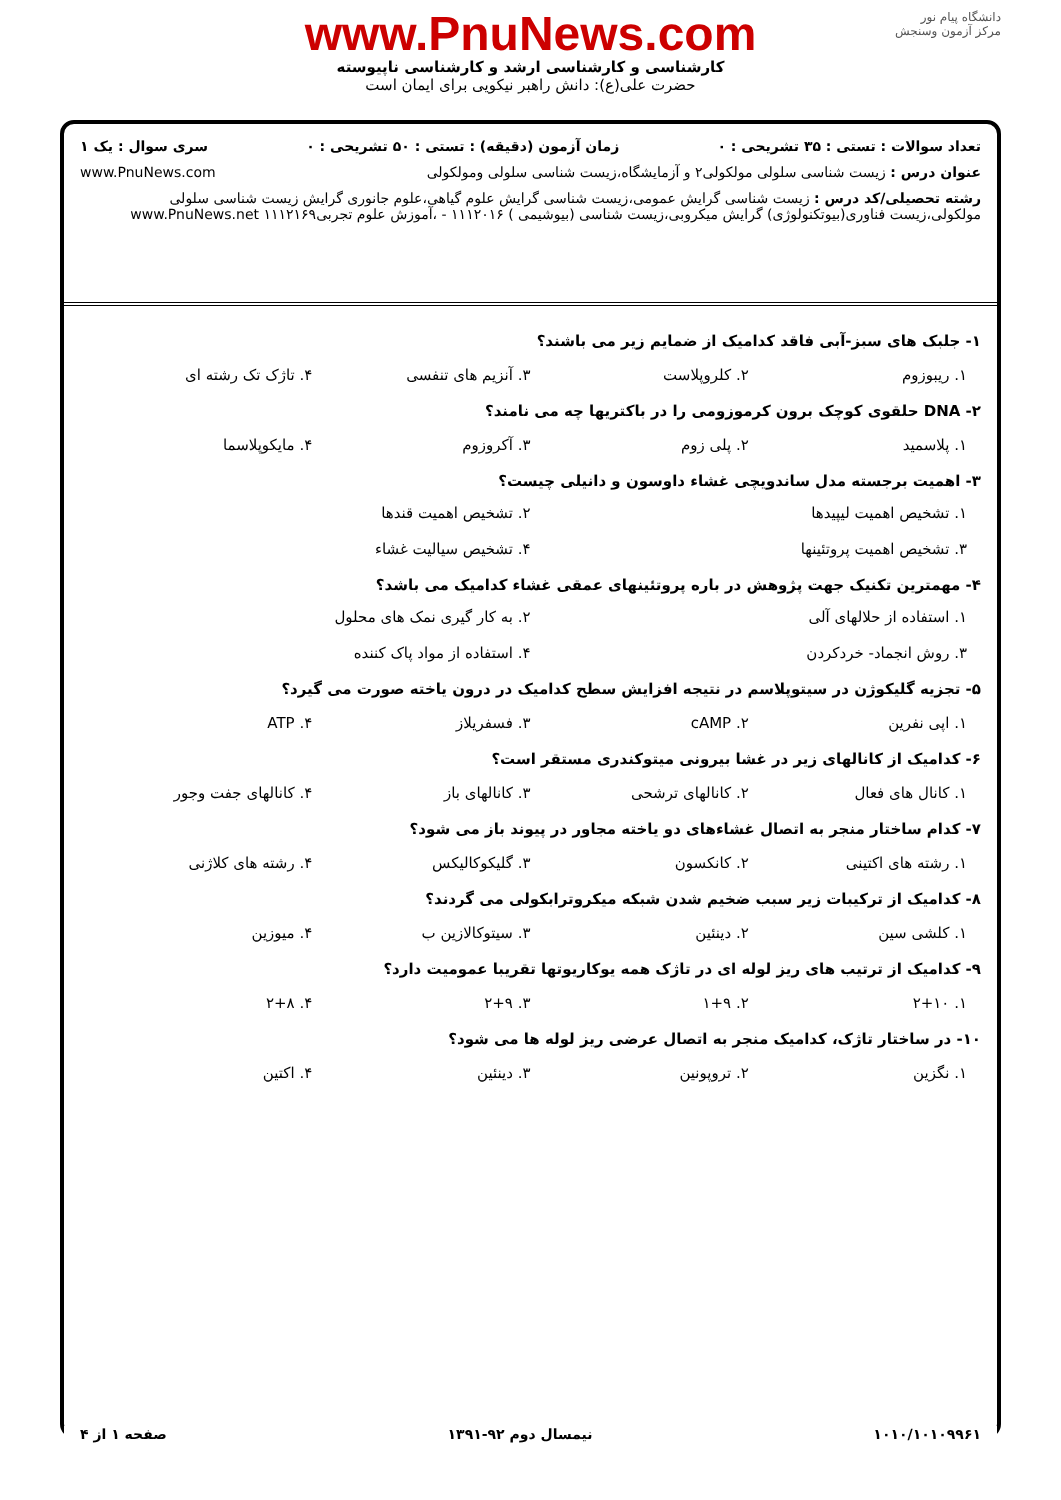دانشگاه پیام نور
مرکز آزمون وسنجش
www.PnuNews.com
کارشناسی و کارشناسی ارشد و کارشناسی ناپیوسته
حضرت علی(ع): دانش راهبر نیکویی برای ایمان است
تعداد سوالات : تستی : ۳۵ تشریحی : ۰ زمان آزمون (دقیقه) : تستی : ۵۰ تشریحی : ۰ سری سوال : یک ۱
عنوان درس : زیست شناسی سلولی مولکولی۲ و آزمایشگاه،زیست شناسی سلولی ومولکولی www.PnuNews.com
رشته تحصیلی/کد درس : زیست شناسی گرایش عمومی،زیست شناسی گرایش علوم گیاهی،علوم جانوری گرایش زیست شناسی سلولی مولکولی،زیست فناوری(بیوتکنولوژی) گرایش میکروبی،زیست شناسی (بیوشیمی ) ۱۱۱۲۰۱۶ - ،آموزش علوم تجربی۱۱۱۲۱۶۹ www.PnuNews.net
۱- جلبک های سبز-آبی فاقد کدامیک از ضمایم زیر می باشند؟
۱. ریبوزوم ۲. کلروپلاست ۳. آنزیم های تنفسی ۴. تاژک تک رشته ای
۲- DNA حلقوی کوچک برون کرموزومی را در باکتریها چه می نامند؟
۱. پلاسمید ۲. پلی زوم ۳. آکروزوم ۴. مایکوپلاسما
۳- اهمیت برجسته مدل ساندویچی غشاء داوسون و دانیلی چیست؟
۱. تشخیص اهمیت لیپیدها ۲. تشخیص اهمیت قندها ۳. تشخیص اهمیت پروتئینها ۴. تشخیص سیالیت غشاء
۴- مهمترین تکنیک جهت پژوهش در باره پروتئینهای عمقی غشاء کدامیک می باشد؟
۱. استفاده از حلالهای آلی ۲. به کار گیری نمک های محلول ۳. روش انجماد- خردکردن ۴. استفاده از مواد پاک کننده
۵- تجزیه گلیکوژن در سیتوپلاسم در نتیجه افزایش سطح کدامیک در درون یاخته صورت می گیرد؟
۱. اپی نفرین ۲. cAMP ۳. فسفریلاز ۴. ATP
۶- کدامیک از کانالهای زیر در غشا بیرونی میتوکندری مستقر است؟
۱. کانال های فعال ۲. کانالهای ترشحی ۳. کانالهای باز ۴. کانالهای جفت وجور
۷- کدام ساختار منجر به اتصال غشاءهای دو یاخته مجاور در پیوند باز می شود؟
۱. رشته های اکتینی ۲. کانکسون ۳. گلیکوکالیکس ۴. رشته های کلاژنی
۸- کدامیک از ترکیبات زیر سبب ضخیم شدن شبکه میکروترابکولی می گردند؟
۱. کلشی سین ۲. دینئین ۳. سیتوکالازین ب ۴. میوزین
۹- کدامیک از ترتیب های ریز لوله ای در تاژک همه یوکاریوتها تقریبا عمومیت دارد؟
۱. ۲+۱۰ ۲. ۱+۹ ۳. ۲+۹ ۴. ۲+۸
۱۰- در ساختار تاژک، کدامیک منجر به اتصال عرضی ریز لوله ها می شود؟
۱. نگزین ۲. تروپونین ۳. دینئین ۴. اکتین
۱۰۱۰/۱۰۱۰۹۹۶۱ نیمسال دوم ۹۲-۱۳۹۱ صفحه ۱ از ۴